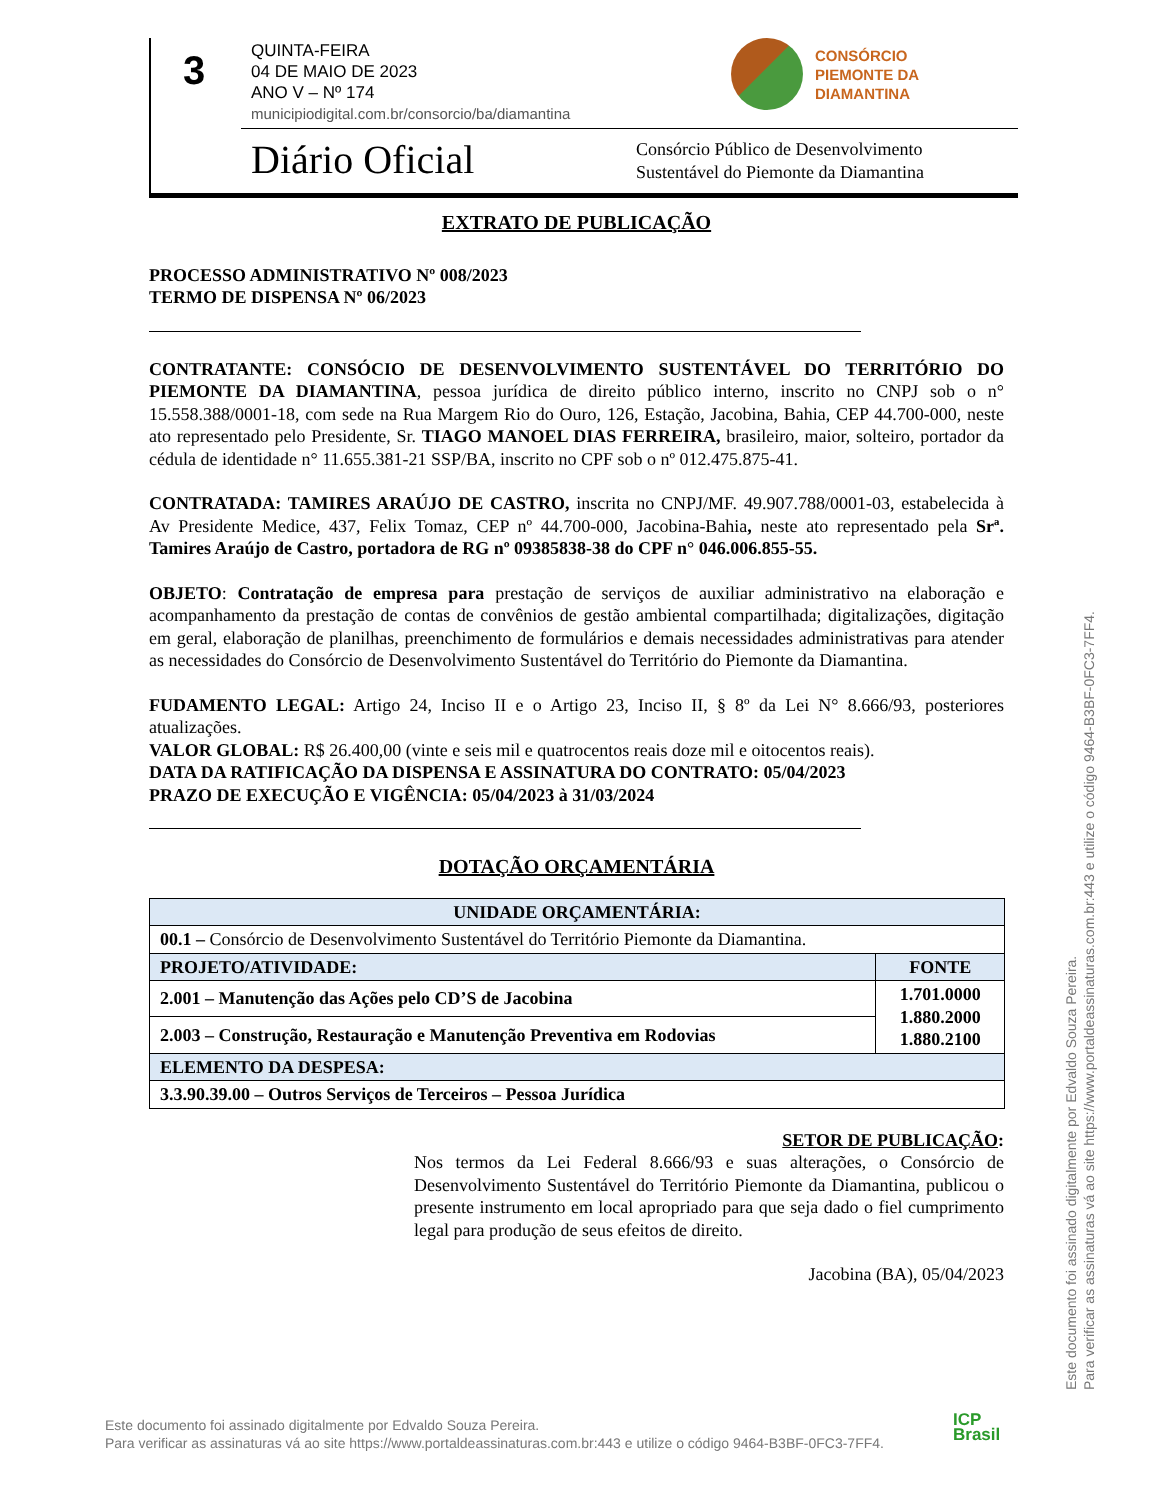3
QUINTA-FEIRA
04 DE MAIO DE 2023
ANO V – Nº 174
municipiodigital.com.br/consorcio/ba/diamantina
CONSÓRCIO
PIEMONTE DA
DIAMANTINA
Diário Oficial
Consórcio Público de Desenvolvimento
Sustentável do Piemonte da Diamantina
EXTRATO DE PUBLICAÇÃO
PROCESSO ADMINISTRATIVO Nº 008/2023
TERMO DE DISPENSA Nº 06/2023
CONTRATANTE: CONSÓCIO DE DESENVOLVIMENTO SUSTENTÁVEL DO TERRITÓRIO DO PIEMONTE DA DIAMANTINA, pessoa jurídica de direito público interno, inscrito no CNPJ sob o n° 15.558.388/0001-18, com sede na Rua Margem Rio do Ouro, 126, Estação, Jacobina, Bahia, CEP 44.700-000, neste ato representado pelo Presidente, Sr. TIAGO MANOEL DIAS FERREIRA, brasileiro, maior, solteiro, portador da cédula de identidade n° 11.655.381-21 SSP/BA, inscrito no CPF sob o nº 012.475.875-41.
CONTRATADA: TAMIRES ARAÚJO DE CASTRO, inscrita no CNPJ/MF. 49.907.788/0001-03, estabelecida à Av Presidente Medice, 437, Felix Tomaz, CEP nº 44.700-000, Jacobina-Bahia, neste ato representado pela Srª. Tamires Araújo de Castro, portadora de RG nº 09385838-38 do CPF n° 046.006.855-55.
OBJETO: Contratação de empresa para prestação de serviços de auxiliar administrativo na elaboração e acompanhamento da prestação de contas de convênios de gestão ambiental compartilhada; digitalizações, digitação em geral, elaboração de planilhas, preenchimento de formulários e demais necessidades administrativas para atender as necessidades do Consórcio de Desenvolvimento Sustentável do Território do Piemonte da Diamantina.
FUDAMENTO LEGAL: Artigo 24, Inciso II e o Artigo 23, Inciso II, § 8º da Lei N° 8.666/93, posteriores atualizações.
VALOR GLOBAL: R$ 26.400,00 (vinte e seis mil e quatrocentos reais doze mil e oitocentos reais).
DATA DA RATIFICAÇÃO DA DISPENSA E ASSINATURA DO CONTRATO: 05/04/2023
PRAZO DE EXECUÇÃO E VIGÊNCIA: 05/04/2023 à 31/03/2024
DOTAÇÃO ORÇAMENTÁRIA
| UNIDADE ORÇAMENTÁRIA: | |
| --- | --- |
| 00.1 – Consórcio de Desenvolvimento Sustentável do Território Piemonte da Diamantina. | |
| PROJETO/ATIVIDADE: | FONTE |
| 2.001 – Manutenção das Ações pelo CD’S de Jacobina | 1.701.0000 1.880.2000 1.880.2100 |
| 2.003 – Construção, Restauração e Manutenção Preventiva em Rodovias | |
| ELEMENTO DA DESPESA: | |
| 3.3.90.39.00 – Outros Serviços de Terceiros – Pessoa Jurídica | |
SETOR DE PUBLICAÇÃO:
Nos termos da Lei Federal 8.666/93 e suas alterações, o Consórcio de Desenvolvimento Sustentável do Território Piemonte da Diamantina, publicou o presente instrumento em local apropriado para que seja dado o fiel cumprimento legal para produção de seus efeitos de direito.
Jacobina (BA), 05/04/2023
Este documento foi assinado digitalmente por Edvaldo Souza Pereira.
Para verificar as assinaturas vá ao site https://www.portaldeassinaturas.com.br:443 e utilize o código 9464-B3BF-0FC3-7FF4.
ICP
Brasil
Este documento foi assinado digitalmente por Edvaldo Souza Pereira.
Para verificar as assinaturas vá ao site https://www.portaldeassinaturas.com.br:443 e utilize o código 9464-B3BF-0FC3-7FF4.